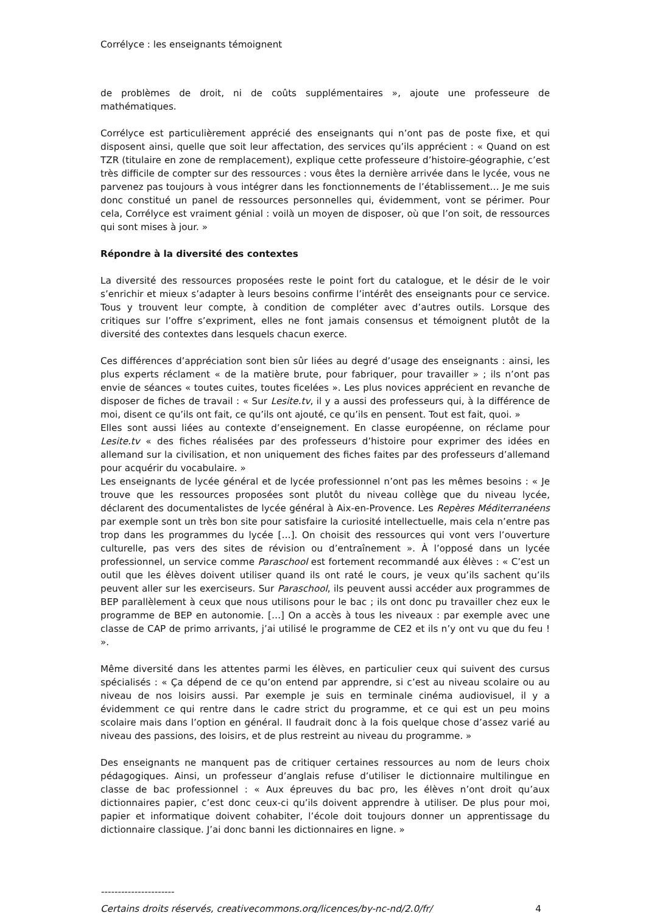Corrélyce : les enseignants témoignent
de problèmes de droit, ni de coûts supplémentaires », ajoute une professeure de mathématiques.
Corrélyce est particulièrement apprécié des enseignants qui n’ont pas de poste fixe, et qui disposent ainsi, quelle que soit leur affectation, des services qu’ils apprécient : « Quand on est TZR (titulaire en zone de remplacement), explique cette professeure d’histoire-géographie, c’est très difficile de compter sur des ressources : vous êtes la dernière arrivée dans le lycée, vous ne parvenez pas toujours à vous intégrer dans les fonctionnements de l’établissement… Je me suis donc constitué un panel de ressources personnelles qui, évidemment, vont se périmer. Pour cela, Corrélyce est vraiment génial : voilà un moyen de disposer, où que l’on soit, de ressources qui sont mises à jour. »
Répondre à la diversité des contextes
La diversité des ressources proposées reste le point fort du catalogue, et le désir de le voir s’enrichir et mieux s’adapter à leurs besoins confirme l’intérêt des enseignants pour ce service. Tous y trouvent leur compte, à condition de compléter avec d’autres outils. Lorsque des critiques sur l’offre s’expriment, elles ne font jamais consensus et témoignent plutôt de la diversité des contextes dans lesquels chacun exerce.
Ces différences d’appréciation sont bien sûr liées au degré d’usage des enseignants : ainsi, les plus experts réclament « de la matière brute, pour fabriquer, pour travailler » ; ils n’ont pas envie de séances « toutes cuites, toutes ficelées ». Les plus novices apprécient en revanche de disposer de fiches de travail : « Sur Lesite.tv, il y a aussi des professeurs qui, à la différence de moi, disent ce qu’ils ont fait, ce qu’ils ont ajouté, ce qu’ils en pensent. Tout est fait, quoi. »
Elles sont aussi liées au contexte d’enseignement. En classe européenne, on réclame pour Lesite.tv « des fiches réalisées par des professeurs d’histoire pour exprimer des idées en allemand sur la civilisation, et non uniquement des fiches faites par des professeurs d’allemand pour acquérir du vocabulaire. »
Les enseignants de lycée général et de lycée professionnel n’ont pas les mêmes besoins : « Je trouve que les ressources proposées sont plutôt du niveau collège que du niveau lycée, déclarent des documentalistes de lycée général à Aix-en-Provence. Les Repères Méditerranéens par exemple sont un très bon site pour satisfaire la curiosité intellectuelle, mais cela n’entre pas trop dans les programmes du lycée […]. On choisit des ressources qui vont vers l’ouverture culturelle, pas vers des sites de révision ou d’entraînement ». À l’opposé dans un lycée professionnel, un service comme Paraschool est fortement recommandé aux élèves : « C’est un outil que les élèves doivent utiliser quand ils ont raté le cours, je veux qu’ils sachent qu’ils peuvent aller sur les exerciseurs. Sur Paraschool, ils peuvent aussi accéder aux programmes de BEP parallèlement à ceux que nous utilisons pour le bac ; ils ont donc pu travailler chez eux le programme de BEP en autonomie. […] On a accès à tous les niveaux : par exemple avec une classe de CAP de primo arrivants, j’ai utilisé le programme de CE2 et ils n’y ont vu que du feu ! ».
Même diversité dans les attentes parmi les élèves, en particulier ceux qui suivent des cursus spécialisés : « Ça dépend de ce qu’on entend par apprendre, si c’est au niveau scolaire ou au niveau de nos loisirs aussi. Par exemple je suis en terminale cinéma audiovisuel, il y a évidemment ce qui rentre dans le cadre strict du programme, et ce qui est un peu moins scolaire mais dans l’option en général. Il faudrait donc à la fois quelque chose d’assez varié au niveau des passions, des loisirs, et de plus restreint au niveau du programme. »
Des enseignants ne manquent pas de critiquer certaines ressources au nom de leurs choix pédagogiques. Ainsi, un professeur d’anglais refuse d’utiliser le dictionnaire multilingue en classe de bac professionnel : « Aux épreuves du bac pro, les élèves n’ont droit qu’aux dictionnaires papier, c’est donc ceux-ci qu’ils doivent apprendre à utiliser. De plus pour moi, papier et informatique doivent cohabiter, l’école doit toujours donner un apprentissage du dictionnaire classique. J’ai donc banni les dictionnaires en ligne. »
----------------------
Certains droits réservés, creativecommons.org/licences/by-nc-nd/2.0/fr/ 4